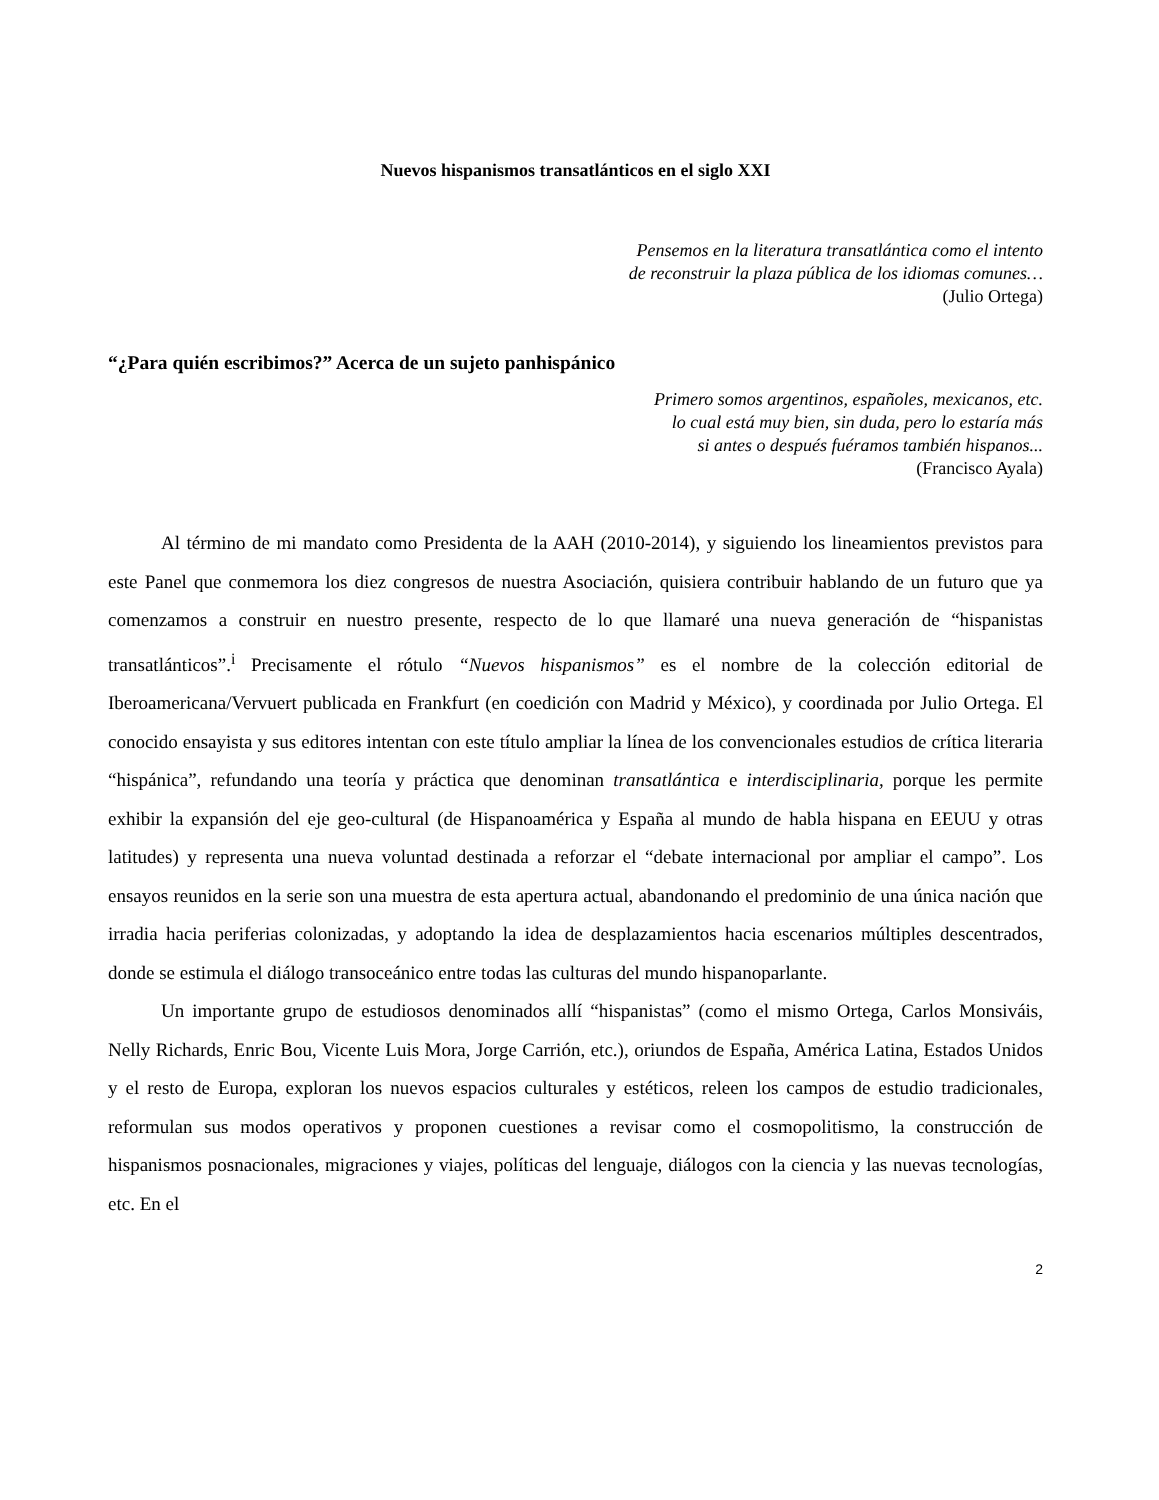Nuevos hispanismos transatlánticos en el siglo XXI
Pensemos en la literatura transatlántica como el intento
de reconstruir la plaza pública de los idiomas comunes…
(Julio Ortega)
“¿Para quién escribimos?” Acerca de un sujeto panhispánico
Primero somos argentinos, españoles, mexicanos, etc.
lo cual está muy bien, sin duda, pero lo estaría más
si antes o después fuéramos también hispanos...
(Francisco Ayala)
Al término de mi mandato como Presidenta de la AAH (2010-2014), y siguiendo los lineamientos previstos para este Panel que conmemora los diez congresos de nuestra Asociación, quisiera contribuir hablando de un futuro que ya comenzamos a construir en nuestro presente, respecto de lo que llamaré una nueva generación de “hispanistas transatlánticos”.<sup>i</sup> Precisamente el rótulo “Nuevos hispanismos” es el nombre de la colección editorial de Iberoamericana/Vervuert publicada en Frankfurt (en coedición con Madrid y México), y coordinada por Julio Ortega. El conocido ensayista y sus editores intentan con este título ampliar la línea de los convencionales estudios de crítica literaria “hispánica”, refundando una teoría y práctica que denominan transatlántica e interdisciplinaria, porque les permite exhibir la expansión del eje geo-cultural (de Hispanoamérica y España al mundo de habla hispana en EEUU y otras latitudes) y representa una nueva voluntad destinada a reforzar el “debate internacional por ampliar el campo”. Los ensayos reunidos en la serie son una muestra de esta apertura actual, abandonando el predominio de una única nación que irradia hacia periferias colonizadas, y adoptando la idea de desplazamientos hacia escenarios múltiples descentrados, donde se estimula el diálogo transoceánico entre todas las culturas del mundo hispanoparlante.
Un importante grupo de estudiosos denominados allí “hispanistas” (como el mismo Ortega, Carlos Monsiváis, Nelly Richards, Enric Bou, Vicente Luis Mora, Jorge Carrión, etc.), oriundos de España, América Latina, Estados Unidos y el resto de Europa, exploran los nuevos espacios culturales y estéticos, releen los campos de estudio tradicionales, reformulan sus modos operativos y proponen cuestiones a revisar como el cosmopolitismo, la construcción de hispanismos posnacionales, migraciones y viajes, políticas del lenguaje, diálogos con la ciencia y las nuevas tecnologías, etc. En el
2